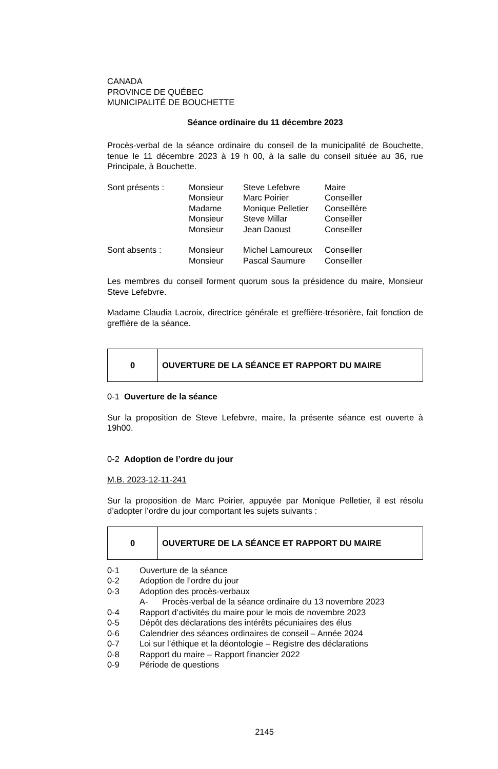CANADA
PROVINCE DE QUÉBEC
MUNICIPALITÉ DE BOUCHETTE
Séance ordinaire du 11 décembre 2023
Procès-verbal de la séance ordinaire du conseil de la municipalité de Bouchette, tenue le 11 décembre 2023 à 19 h 00, à la salle du conseil située au 36, rue Principale, à Bouchette.
| Sont présents : | Monsieur | Steve Lefebvre | Maire |
| | Monsieur | Marc Poirier | Conseiller |
| | Madame | Monique Pelletier | Conseillère |
| | Monsieur | Steve Millar | Conseiller |
| | Monsieur | Jean Daoust | Conseiller |
| Sont absents : | Monsieur | Michel Lamoureux | Conseiller |
| | Monsieur | Pascal Saumure | Conseiller |
Les membres du conseil forment quorum sous la présidence du maire, Monsieur Steve Lefebvre.
Madame Claudia Lacroix, directrice générale et greffière-trésorière, fait fonction de greffière de la séance.
| 0 | OUVERTURE DE LA SÉANCE ET RAPPORT DU MAIRE |
0-1 Ouverture de la séance
Sur la proposition de Steve Lefebvre, maire, la présente séance est ouverte à 19h00.
0-2 Adoption de l’ordre du jour
M.B. 2023-12-11-241
Sur la proposition de Marc Poirier, appuyée par Monique Pelletier, il est résolu d’adopter l’ordre du jour comportant les sujets suivants :
| 0 | OUVERTURE DE LA SÉANCE ET RAPPORT DU MAIRE |
| 0-1 | Ouverture de la séance |
| 0-2 | Adoption de l’ordre du jour |
| 0-3 | Adoption des procès-verbaux |
| | A- Procès-verbal de la séance ordinaire du 13 novembre 2023 |
| 0-4 | Rapport d’activités du maire pour le mois de novembre 2023 |
| 0-5 | Dépôt des déclarations des intérêts pécuniaires des élus |
| 0-6 | Calendrier des séances ordinaires de conseil – Année 2024 |
| 0-7 | Loi sur l’éthique et la déontologie – Registre des déclarations |
| 0-8 | Rapport du maire – Rapport financier 2022 |
| 0-9 | Période de questions |
2145